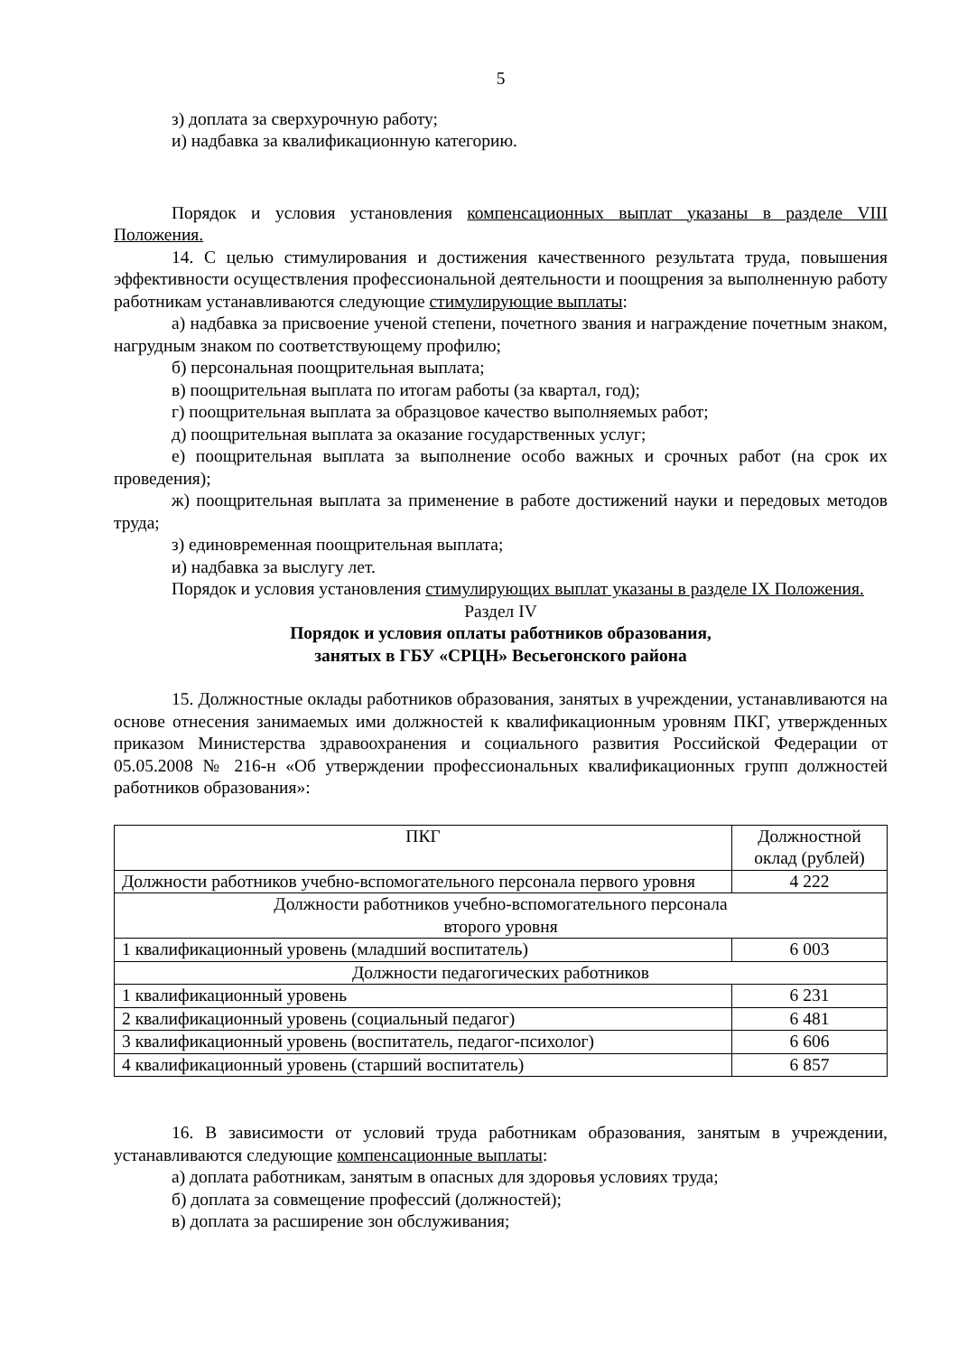5
з) доплата за сверхурочную работу;
и) надбавка за квалификационную категорию.
Порядок и условия установления компенсационных выплат указаны в разделе VIII Положения.
14. С целью стимулирования и достижения качественного результата труда, повышения эффективности осуществления профессиональной деятельности и поощрения за выполненную работу работникам устанавливаются следующие стимулирующие выплаты:
а) надбавка за присвоение ученой степени, почетного звания и награждение почетным знаком, нагрудным знаком по соответствующему профилю;
б) персональная поощрительная выплата;
в) поощрительная выплата по итогам работы (за квартал, год);
г) поощрительная выплата за образцовое качество выполняемых работ;
д) поощрительная выплата за оказание государственных услуг;
е) поощрительная выплата за выполнение особо важных и срочных работ (на срок их проведения);
ж) поощрительная выплата за применение в работе достижений науки и передовых методов труда;
з) единовременная поощрительная выплата;
и) надбавка за выслугу лет.
Порядок и условия установления стимулирующих выплат указаны в разделе IX Положения.
Раздел IV
Порядок и условия оплаты работников образования,
занятых в ГБУ «СРЦН» Весьегонского района
15. Должностные оклады работников образования, занятых в учреждении, устанавливаются на основе отнесения занимаемых ими должностей к квалификационным уровням ПКГ, утвержденных приказом Министерства здравоохранения и социального развития Российской Федерации от 05.05.2008 № 216-н «Об утверждении профессиональных квалификационных групп должностей работников образования»:
| ПКГ | Должностной оклад (рублей) |
| --- | --- |
| Должности работников учебно-вспомогательного персонала первого уровня | 4 222 |
| Должности работников учебно-вспомогательного персонала второго уровня | |
| 1 квалификационный уровень (младший воспитатель) | 6 003 |
| Должности педагогических работников | |
| 1 квалификационный уровень | 6 231 |
| 2 квалификационный уровень (социальный педагог) | 6 481 |
| 3 квалификационный уровень (воспитатель, педагог-психолог) | 6 606 |
| 4 квалификационный уровень (старший воспитатель) | 6 857 |
16. В зависимости от условий труда работникам образования, занятым в учреждении, устанавливаются следующие компенсационные выплаты:
а) доплата работникам, занятым в опасных для здоровья условиях труда;
б) доплата за совмещение профессий (должностей);
в) доплата за расширение зон обслуживания;